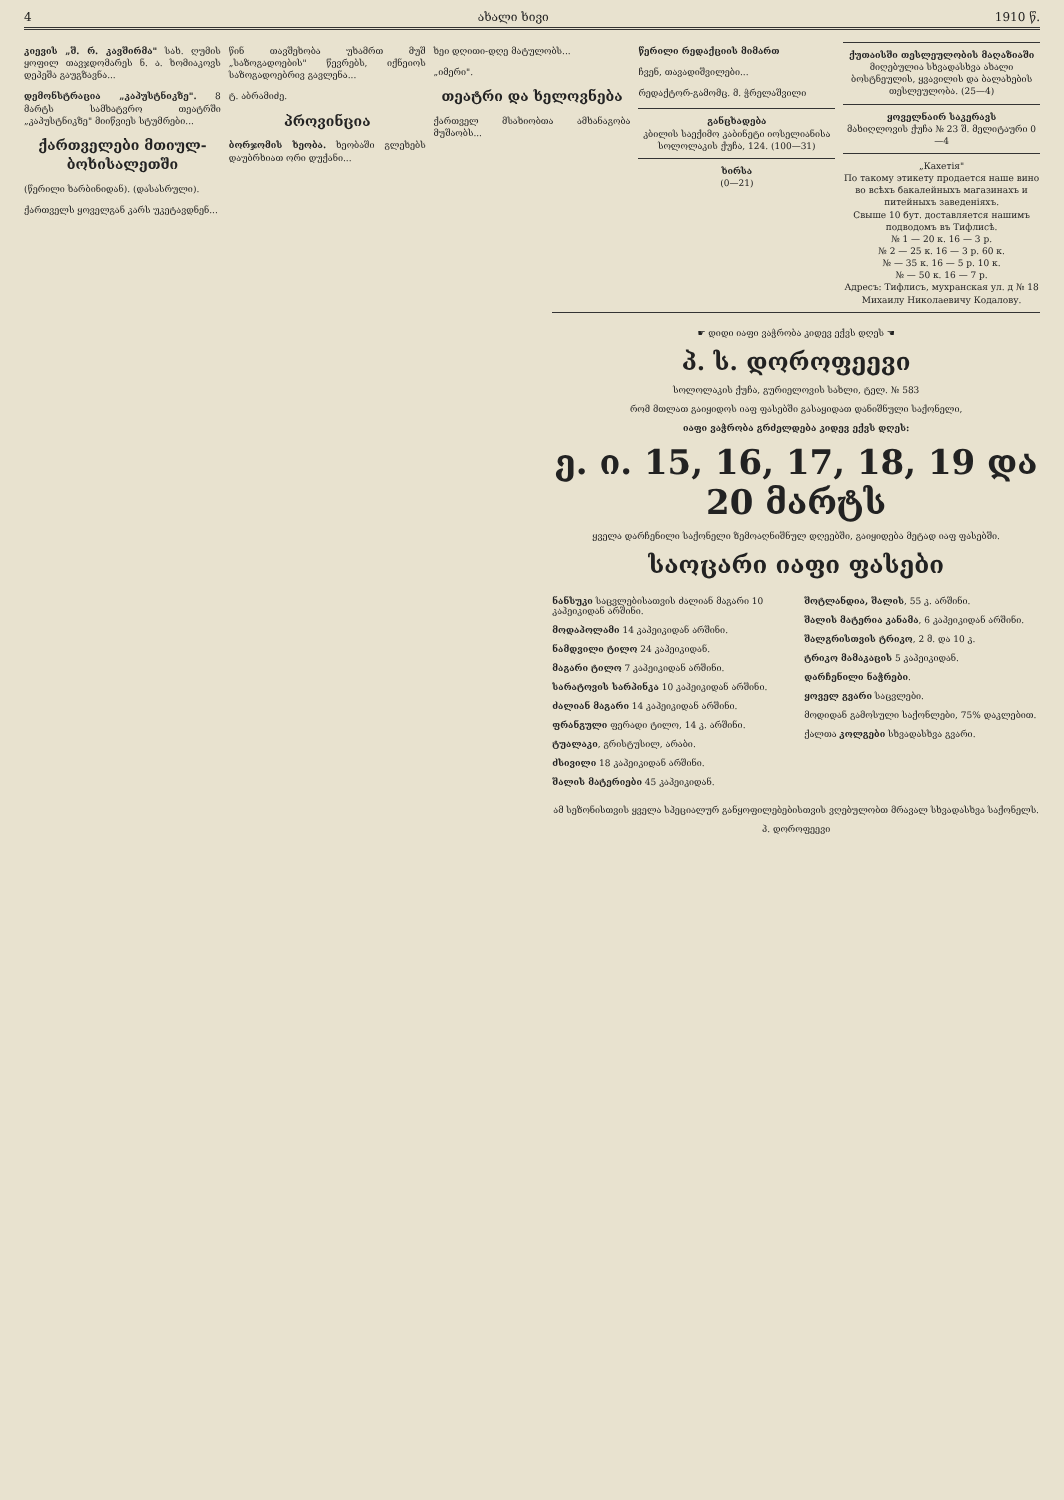4 ახალი ხივი 1910 წ.
კიევის „შ. რ. კავშირმა" სახ. ღუმის ყოფილ თავჯდომარეს ნ. ა. ხომიაკოვს დეპეშა გაუგზავნა...
დემონსტრაცია „კაპუსტნიკზე". 8 მარტს სამხატვრო თეატრში „კაპუსტნიკზე" მიიწვიეს სტუმრები...
ქართველები მთიულ-ბოხისალეთში
(წერილი ხარბინიდან). (დასასრული).
ქართველს ყოველგან კარს უკეტავდნენ...
წინ თავშეხობა უხამრთ მუშ „საზოგადოების" წევრებს, იქნეიოს საზოგადოებრივ გავლენა...
ტ. აბრამიძე.
პროვინცია
ბორჯომის ხეობა. ხეობაში გლეხებს დაუბრხიათ ორი დუქანი...
ხეი დღითი-დღე მატულობს...
„იმერი".
თეატრი და ხელოვნება
ქართველ მსახიობთა ამხანაგობა მუშაობს...
წერილი რედაქციის მიმართ
ჩვენ, თავადიშვილები...
რედაქტორ-გამომც. მ. ჭრელაშვილი
განცხადება
კბილის საექიმო კაბინეტი იოსელიანისა
სოლოლაკის ქუჩა, 124. (100—31)
ხირსა
(0—21)
ქუთაისში თესლეულობის მაღაზიაში
მიღებულია სხვადასხვა ახალი ბოსტნეულის, ყვავილის და ბალახების თესლეულობა. (25—4)
ყოველნაირ საკერავს
მახიღლოვის ქუჩა № 23 შ. მელიტაური 0—4
„Кахетія"
По такому этикету продается наше вино во всѣхъ бакалейныхъ магазинахъ и питейныхъ заведеніяхъ.
Свыше 10 бут. доставляется нашимъ подводомъ въ Тифлисѣ.
№ 1 — 20 к. 16 — 3 р.
№ 2 — 25 к. 16 — 3 р. 60 к.
№ — 35 к. 16 — 5 р. 10 к.
№ — 50 к. 16 — 7 р.
Адресъ: Тифлисъ, мухранская ул. д № 18 Михаилу Николаевичу Кодалову.
☛ დიდი იაფი ვაჭრობა კიდევ ექვს დღეს ☚
პ. ს. დოროფეევი
სოლოლაკის ქუჩა, გურიელოვის სახლი, ტელ. № 583
რომ მთლათ გაიყიდოს იაფ ფასებში გასაყიდათ დანიშნული საქონელი,
იაფი ვაჭრობა გრძელდება კიდევ ექვს დღეს:
ე. ი. 15, 16, 17, 18, 19 და 20 მარტს
ყველა დარჩენილი საქონელი ზემოაღნიშნულ დღეებში, გაიყიდება მეტად იაფ ფასებში.
საოცარი იაფი ფასები
ნანსუკი საცვლებისათვის ძალიან მაგარი 10 კაპეიკიდან არშინი.
მოდაპოლამი 14 კაპეიკიდან არშინი.
ნამდვილი ტილო 24 კაპეიკიდან.
მაგარი ტილო 7 კაპეიკიდან არშინი.
სარატოვის სარპინკა 10 კაპეიკიდან არშინი.
ძალიან მაგარი 14 კაპეიკიდან არშინი.
ფრანგული ფერადი ტილო, 14 კ. არშინი.
ტუალაკი, გრისტუსილ, არაბი.
ძსივილი 18 კაპეიკიდან არშინი.
შალის მატერიები 45 კაპეიკიდან.
შოტლანდია, შალის, 55 კ. არშინი.
შალის მატერია კანამა, 6 კაპეიკიდან არშინი.
შალგრისთვის ტრიკო, 2 მ. და 10 კ.
ტრიკო მამაკაცის 5 კაპეიკიდან.
დარჩენილი ნაჭრები.
ყოველ გვარი საცვლები.
მოდიდან გამოსული საქონლები, 75% დაკლებით.
ქალთა კოლგები სხვადასხვა გვარი.
ამ სეზონისთვის ყველა სპეციალურ განყოფილებებისთვის ვღებულობთ მრავალ სხვადასხვა საქონელს.
პ. დოროფეევი